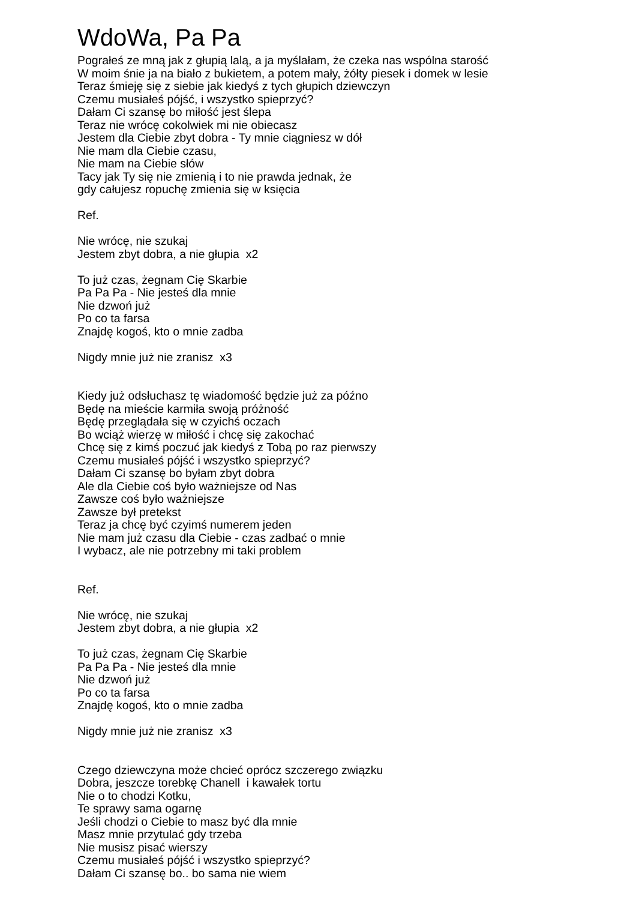WdoWa, Pa Pa
Pograłeś ze mną jak z głupią lalą, a ja myślałam, że czeka nas wspólna starość
W moim śnie ja na biało z bukietem, a potem mały, żółty piesek i domek w lesie
Teraz śmieję się z siebie jak kiedyś z tych głupich dziewczyn
Czemu musiałeś pójść, i wszystko spieprzyć?
Dałam Ci szansę bo miłość jest ślepa
Teraz nie wrócę cokolwiek mi nie obiecasz
Jestem dla Ciebie zbyt dobra - Ty mnie ciągniesz w dół
Nie mam dla Ciebie czasu,
Nie mam na Ciebie słów
Tacy jak Ty się nie zmienią i to nie prawda jednak, że
gdy całujesz ropuchę zmienia się w księcia
Ref.
Nie wrócę, nie szukaj
Jestem zbyt dobra, a nie głupia x2
To już czas, żegnam Cię Skarbie
Pa Pa Pa - Nie jesteś dla mnie
Nie dzwoń już
Po co ta farsa
Znajdę kogoś, kto o mnie zadba
Nigdy mnie już nie zranisz x3
Kiedy już odsłuchasz tę wiadomość będzie już za późno
Będę na mieście karmiła swoją próżność
Będę przeglądała się w czyichś oczach
Bo wciąż wierzę w miłość i chcę się zakochać
Chcę się z kimś poczuć jak kiedyś z Tobą po raz pierwszy
Czemu musiałeś pójść i wszystko spieprzyć?
Dałam Ci szansę bo byłam zbyt dobra
Ale dla Ciebie coś było ważniejsze od Nas
Zawsze coś było ważniejsze
Zawsze był pretekst
Teraz ja chcę być czyimś numerem jeden
Nie mam już czasu dla Ciebie - czas zadbać o mnie
I wybacz, ale nie potrzebny mi taki problem
Ref.
Nie wrócę, nie szukaj
Jestem zbyt dobra, a nie głupia x2
To już czas, żegnam Cię Skarbie
Pa Pa Pa - Nie jesteś dla mnie
Nie dzwoń już
Po co ta farsa
Znajdę kogoś, kto o mnie zadba
Nigdy mnie już nie zranisz x3
Czego dziewczyna może chcieć oprócz szczerego związku
Dobra, jeszcze torebkę Chanell i kawałek tortu
Nie o to chodzi Kotku,
Te sprawy sama ogarnę
Jeśli chodzi o Ciebie to masz być dla mnie
Masz mnie przytulać gdy trzeba
Nie musisz pisać wierszy
Czemu musiałeś pójść i wszystko spieprzyć?
Dałam Ci szansę bo.. bo sama nie wiem